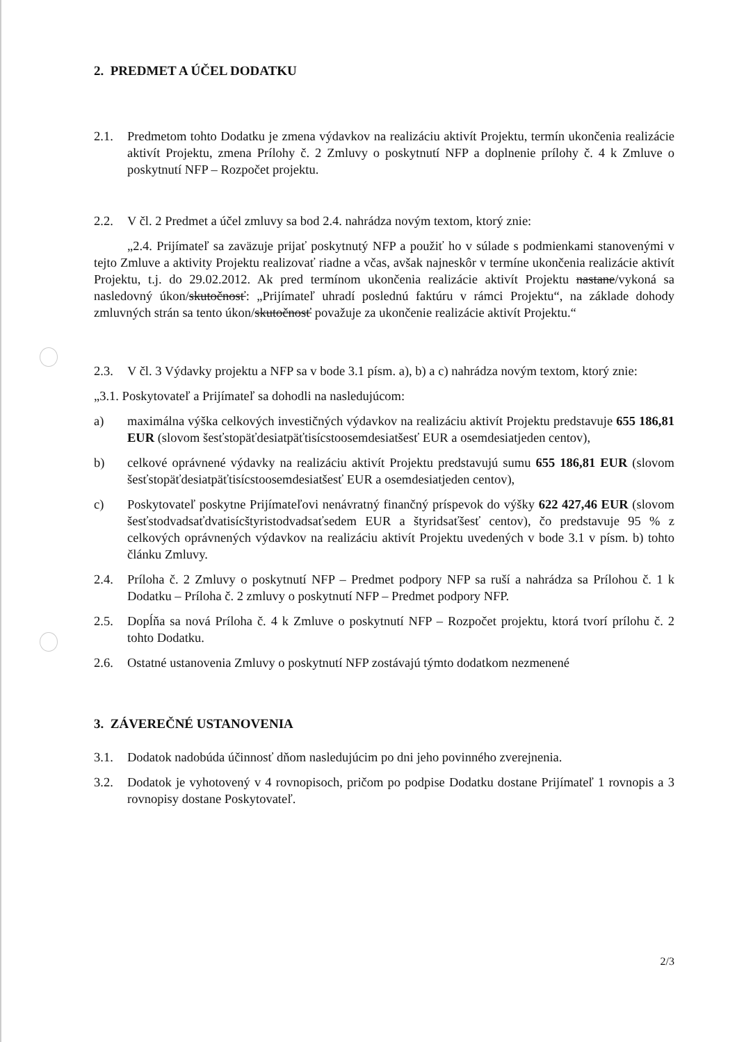2. PREDMET A ÚČEL DODATKU
2.1. Predmetom tohto Dodatku je zmena výdavkov na realizáciu aktivít Projektu, termín ukončenia realizácie aktivít Projektu, zmena Prílohy č. 2 Zmluvy o poskytnutí NFP a doplnenie prílohy č. 4 k Zmluve o poskytnutí NFP – Rozpočet projektu.
2.2. V čl. 2 Predmet a účel zmluvy sa bod 2.4. nahrádza novým textom, ktorý znie:
„2.4. Prijímateľ sa zaväzuje prijať poskytnutý NFP a použiť ho v súlade s podmienkami stanovenými v tejto Zmluve a aktivity Projektu realizovať riadne a včas, avšak najneskôr v termíne ukončenia realizácie aktivít Projektu, t.j. do 29.02.2012. Ak pred termínom ukončenia realizácie aktivít Projektu nastane/vykoná sa nasledovný úkon/skutočnosť: „Prijímateľ uhradí poslednú faktúru v rámci Projektu“, na základe dohody zmluvných strán sa tento úkon/skutočnosť považuje za ukončenie realizácie aktivít Projektu.“
2.3. V čl. 3 Výdavky projektu a NFP sa v bode 3.1 písm. a), b) a c) nahrádza novým textom, ktorý znie:
„3.1. Poskytovateľ a Prijímateľ sa dohodli na nasledujúcom:
a) maximálna výška celkových investičných výdavkov na realizáciu aktivít Projektu predstavuje 655 186,81 EUR (slovom šesťstopäťdesiatpäťtisícstoosemdesiatšesť EUR a osemdesiatjeden centov),
b) celkové oprávnené výdavky na realizáciu aktivít Projektu predstavujú sumu 655 186,81 EUR (slovom šesťstopäťdesiatpäťtisícstoosemdesiatšesť EUR a osemdesiatjeden centov),
c) Poskytovateľ poskytne Prijímateľovi nenávratný finančný príspevok do výšky 622 427,46 EUR (slovom šesťstodvadsaťdvatisícštyristodvadsaťsedem EUR a štyridsaťšesť centov), čo predstavuje 95 % z celkových oprávnených výdavkov na realizáciu aktivít Projektu uvedených v bode 3.1 v písm. b) tohto článku Zmluvy.
2.4. Príloha č. 2 Zmluvy o poskytnutí NFP – Predmet podpory NFP sa ruší a nahrádza sa Prílohou č. 1 k Dodatku – Príloha č. 2 zmluvy o poskytnutí NFP – Predmet podpory NFP.
2.5. Dopĺňa sa nová Príloha č. 4 k Zmluve o poskytnutí NFP – Rozpočet projektu, ktorá tvorí prílohu č. 2 tohto Dodatku.
2.6. Ostatné ustanovenia Zmluvy o poskytnutí NFP zostávajú týmto dodatkom nezmenené
3. ZÁVEREČNÉ USTANOVENIA
3.1. Dodatok nadobúda účinnosť dňom nasledujúcim po dni jeho povinného zverejnenia.
3.2. Dodatok je vyhotovený v 4 rovnopisoch, pričom po podpise Dodatku dostane Prijímateľ 1 rovnopis a 3 rovnopisy dostane Poskytovateľ.
2/3